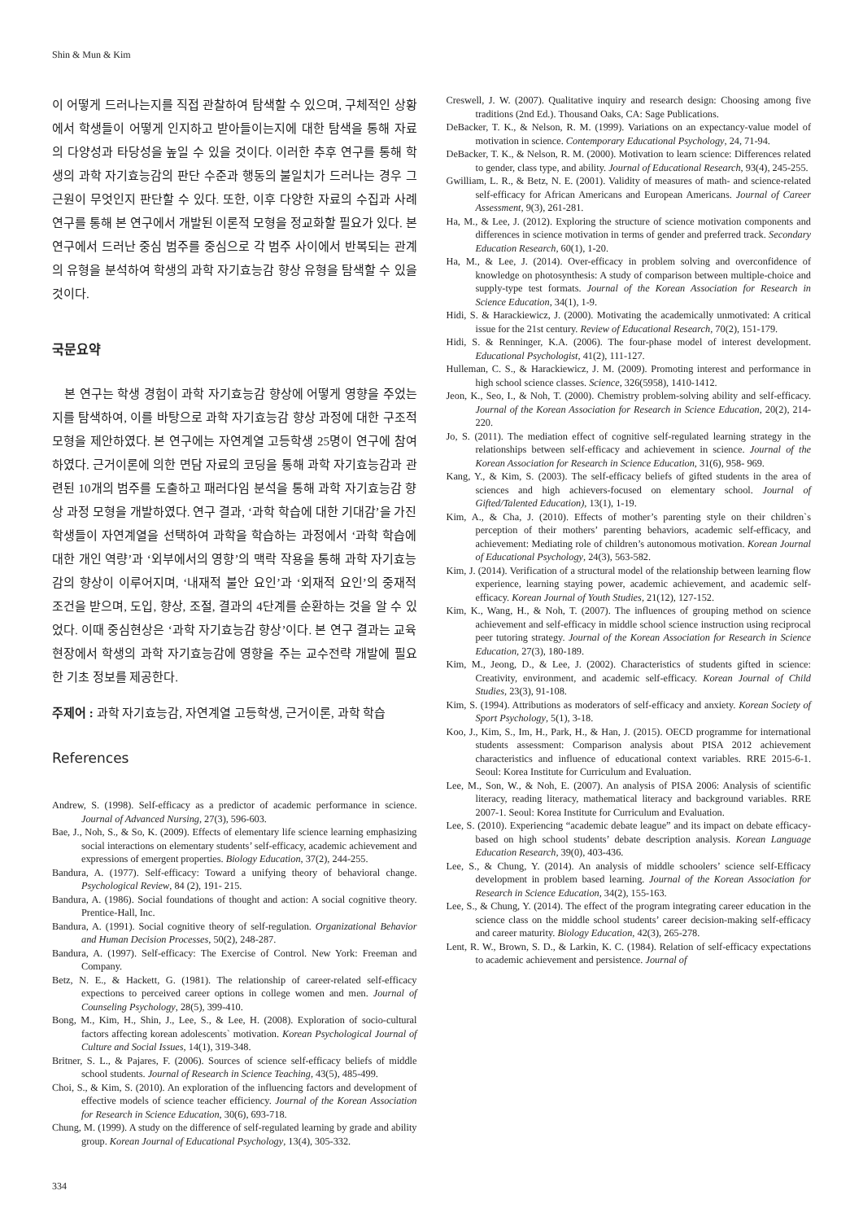Shin & Mun & Kim
이 어떻게 드러나는지를 직접 관찰하여 탐색할 수 있으며, 구체적인 상황에서 학생들이 어떻게 인지하고 받아들이는지에 대한 탐색을 통해 자료의 다양성과 타당성을 높일 수 있을 것이다. 이러한 추후 연구를 통해 학생의 과학 자기효능감의 판단 수준과 행동의 불일치가 드러나는 경우 그 근원이 무엇인지 판단할 수 있다. 또한, 이후 다양한 자료의 수집과 사례연구를 통해 본 연구에서 개발된 이론적 모형을 정교화할 필요가 있다. 본 연구에서 드러난 중심 범주를 중심으로 각 범주 사이에서 반복되는 관계의 유형을 분석하여 학생의 과학 자기효능감 향상 유형을 탐색할 수 있을 것이다.
국문요약
본 연구는 학생 경험이 과학 자기효능감 향상에 어떻게 영향을 주었는지를 탐색하여, 이를 바탕으로 과학 자기효능감 향상 과정에 대한 구조적 모형을 제안하였다. 본 연구에는 자연계열 고등학생 25명이 연구에 참여하였다. 근거이론에 의한 면담 자료의 코딩을 통해 과학 자기효능감과 관련된 10개의 범주를 도출하고 패러다임 분석을 통해 과학 자기효능감 향상 과정 모형을 개발하였다. 연구 결과, ‘과학 학습에 대한 기대감’을 가진 학생들이 자연계열을 선택하여 과학을 학습하는 과정에서 ‘과학 학습에 대한 개인 역량’과 ‘외부에서의 영향’의 맥락 작용을 통해 과학 자기효능감의 향상이 이루어지며, ‘내재적 불안 요인’과 ‘외재적 요인’의 중재적 조건을 받으며, 도입, 향상, 조절, 결과의 4단계를 순환하는 것을 알 수 있었다. 이때 중심현상은 ‘과학 자기효능감 향상’이다. 본 연구 결과는 교육현장에서 학생의 과학 자기효능감에 영향을 주는 교수전략 개발에 필요한 기초 정보를 제공한다.
주제어 : 과학 자기효능감, 자연계열 고등학생, 근거이론, 과학 학습
References
Andrew, S. (1998). Self-efficacy as a predictor of academic performance in science. Journal of Advanced Nursing, 27(3), 596-603.
Bae, J., Noh, S., & So, K. (2009). Effects of elementary life science learning emphasizing social interactions on elementary students’ self-efficacy, academic achievement and expressions of emergent properties. Biology Education, 37(2), 244-255.
Bandura, A. (1977). Self-efficacy: Toward a unifying theory of behavioral change. Psychological Review, 84 (2), 191- 215.
Bandura, A. (1986). Social foundations of thought and action: A social cognitive theory. Prentice-Hall, Inc.
Bandura, A. (1991). Social cognitive theory of self-regulation. Organizational Behavior and Human Decision Processes, 50(2), 248-287.
Bandura, A. (1997). Self-efficacy: The Exercise of Control. New York: Freeman and Company.
Betz, N. E., & Hackett, G. (1981). The relationship of career-related self-efficacy expections to perceived career options in college women and men. Journal of Counseling Psychology, 28(5), 399-410.
Bong, M., Kim, H., Shin, J., Lee, S., & Lee, H. (2008). Exploration of socio-cultural factors affecting korean adolescents` motivation. Korean Psychological Journal of Culture and Social Issues, 14(1), 319-348.
Britner, S. L., & Pajares, F. (2006). Sources of science self-efficacy beliefs of middle school students. Journal of Research in Science Teaching, 43(5), 485-499.
Choi, S., & Kim, S. (2010). An exploration of the influencing factors and development of effective models of science teacher efficiency. Journal of the Korean Association for Research in Science Education, 30(6), 693-718.
Chung, M. (1999). A study on the difference of self-regulated learning by grade and ability group. Korean Journal of Educational Psychology, 13(4), 305-332.
Creswell, J. W. (2007). Qualitative inquiry and research design: Choosing among five traditions (2nd Ed.). Thousand Oaks, CA: Sage Publications.
DeBacker, T. K., & Nelson, R. M. (1999). Variations on an expectancy-value model of motivation in science. Contemporary Educational Psychology, 24, 71-94.
DeBacker, T. K., & Nelson, R. M. (2000). Motivation to learn science: Differences related to gender, class type, and ability. Journal of Educational Research, 93(4), 245-255.
Gwilliam, L. R., & Betz, N. E. (2001). Validity of measures of math- and science-related self-efficacy for African Americans and European Americans. Journal of Career Assessment, 9(3), 261-281.
Ha, M., & Lee, J. (2012). Exploring the structure of science motivation components and differences in science motivation in terms of gender and preferred track. Secondary Education Research, 60(1), 1-20.
Ha, M., & Lee, J. (2014). Over-efficacy in problem solving and overconfidence of knowledge on photosynthesis: A study of comparison between multiple-choice and supply-type test formats. Journal of the Korean Association for Research in Science Education, 34(1), 1-9.
Hidi, S. & Harackiewicz, J. (2000). Motivating the academically unmotivated: A critical issue for the 21st century. Review of Educational Research, 70(2), 151-179.
Hidi, S. & Renninger, K.A. (2006). The four-phase model of interest development. Educational Psychologist, 41(2), 111-127.
Hulleman, C. S., & Harackiewicz, J. M. (2009). Promoting interest and performance in high school science classes. Science, 326(5958), 1410-1412.
Jeon, K., Seo, I., & Noh, T. (2000). Chemistry problem-solving ability and self-efficacy. Journal of the Korean Association for Research in Science Education, 20(2), 214-220.
Jo, S. (2011). The mediation effect of cognitive self-regulated learning strategy in the relationships between self-efficacy and achievement in science. Journal of the Korean Association for Research in Science Education, 31(6), 958- 969.
Kang, Y., & Kim, S. (2003). The self-efficacy beliefs of gifted students in the area of sciences and high achievers-focused on elementary school. Journal of Gifted/Talented Education), 13(1), 1-19.
Kim, A., & Cha, J. (2010). Effects of mother’s parenting style on their children`s perception of their mothers’ parenting behaviors, academic self-efficacy, and achievement: Mediating role of children’s autonomous motivation. Korean Journal of Educational Psychology, 24(3), 563-582.
Kim, J. (2014). Verification of a structural model of the relationship between learning flow experience, learning staying power, academic achievement, and academic self-efficacy. Korean Journal of Youth Studies, 21(12), 127-152.
Kim, K., Wang, H., & Noh, T. (2007). The influences of grouping method on science achievement and self-efficacy in middle school science instruction using reciprocal peer tutoring strategy. Journal of the Korean Association for Research in Science Education, 27(3), 180-189.
Kim, M., Jeong, D., & Lee, J. (2002). Characteristics of students gifted in science: Creativity, environment, and academic self-efficacy. Korean Journal of Child Studies, 23(3), 91-108.
Kim, S. (1994). Attributions as moderators of self-efficacy and anxiety. Korean Society of Sport Psychology, 5(1), 3-18.
Koo, J., Kim, S., Im, H., Park, H., & Han, J. (2015). OECD programme for international students assessment: Comparison analysis about PISA 2012 achievement characteristics and influence of educational context variables. RRE 2015-6-1. Seoul: Korea Institute for Curriculum and Evaluation.
Lee, M., Son, W., & Noh, E. (2007). An analysis of PISA 2006: Analysis of scientific literacy, reading literacy, mathematical literacy and background variables. RRE 2007-1. Seoul: Korea Institute for Curriculum and Evaluation.
Lee, S. (2010). Experiencing “academic debate league” and its impact on debate efficacy-based on high school students’ debate description analysis. Korean Language Education Research, 39(0), 403-436.
Lee, S., & Chung, Y. (2014). An analysis of middle schoolers’ science self-Efficacy development in problem based learning. Journal of the Korean Association for Research in Science Education, 34(2), 155-163.
Lee, S., & Chung, Y. (2014). The effect of the program integrating career education in the science class on the middle school students’ career decision-making self-efficacy and career maturity. Biology Education, 42(3), 265-278.
Lent, R. W., Brown, S. D., & Larkin, K. C. (1984). Relation of self-efficacy expectations to academic achievement and persistence. Journal of
334